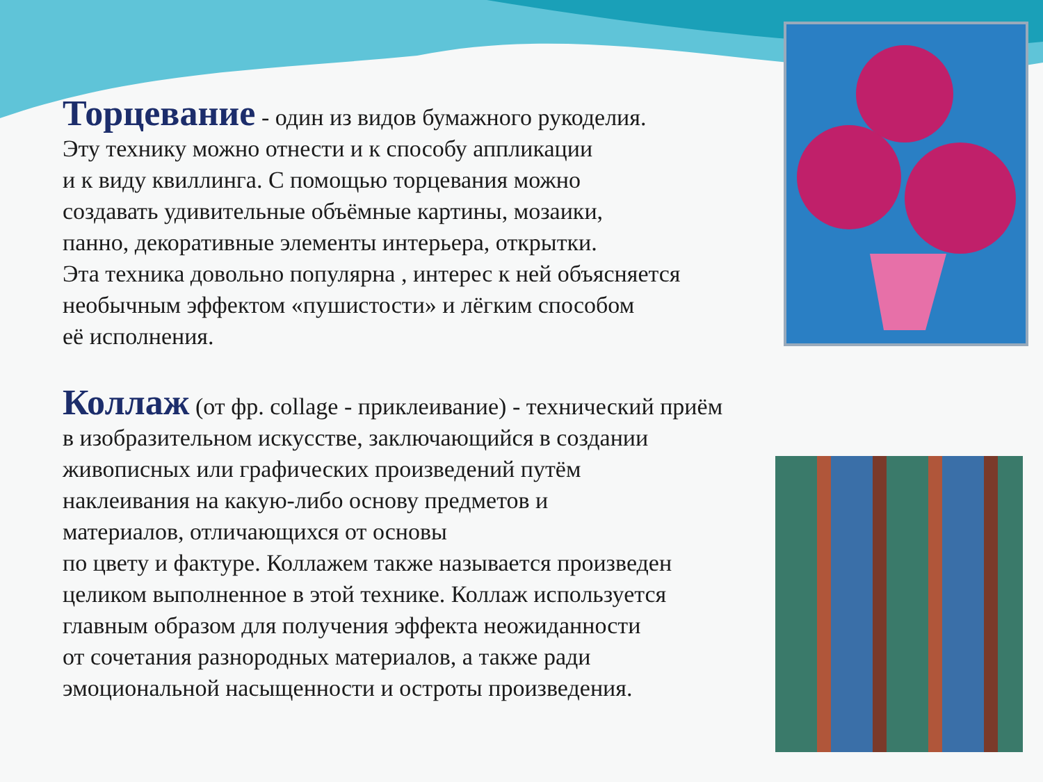Торцевание - один из видов бумажного рукоделия.
Эту технику можно отнести и к способу аппликации
и к виду квиллинга. С помощью торцевания можно
создавать удивительные объёмные картины, мозаики,
панно, декоративные элементы интерьера, открытки.
Эта техника довольно популярна , интерес к ней объясняется
необычным эффектом «пушистости» и лёгким способом
её исполнения.
Коллаж (от фр. collage - приклеивание) - технический приём
в изобразительном искусстве, заключающийся в создании
живописных или графических произведений путём
наклеивания на какую-либо основу предметов и
материалов, отличающихся от основы
по цвету и фактуре. Коллажем также называется произведен
целиком выполненное в этой технике. Коллаж используется
главным образом для получения эффекта неожиданности
от сочетания разнородных материалов, а также ради
эмоциональной насыщенности и остроты произведения.